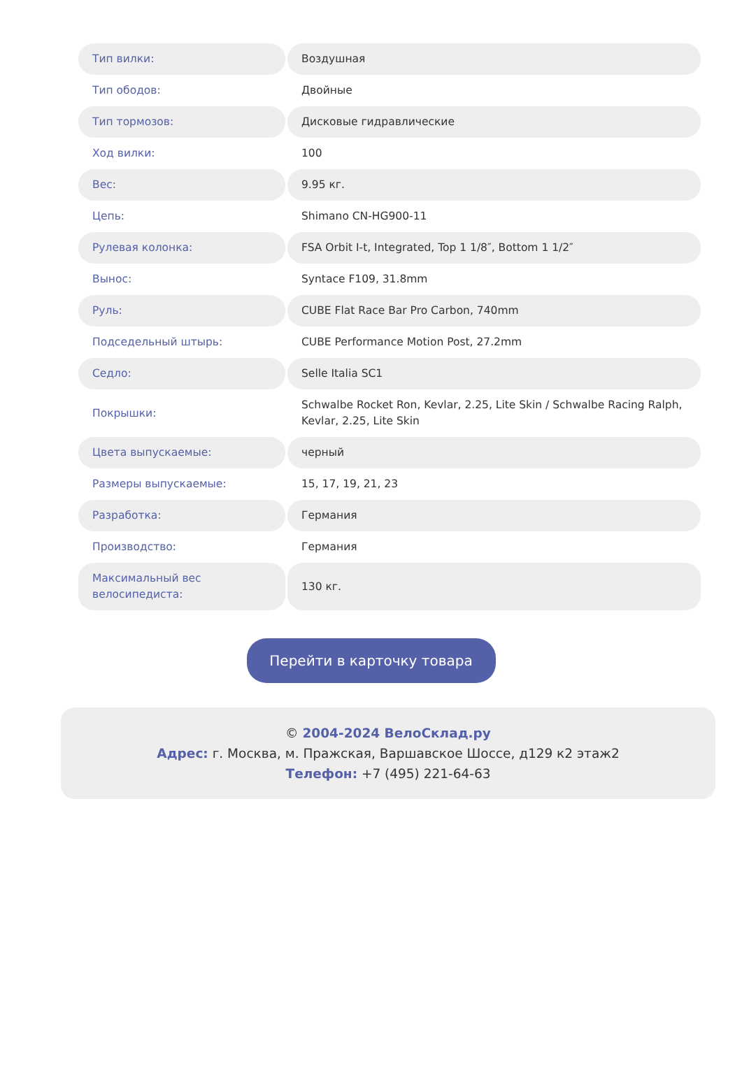| Тип вилки: | Воздушная |
| Тип ободов: | Двойные |
| Тип тормозов: | Дисковые гидравлические |
| Ход вилки: | 100 |
| Вес: | 9.95 кг. |
| Цепь: | Shimano CN-HG900-11 |
| Рулевая колонка: | FSA Orbit I-t, Integrated, Top 1 1/8″, Bottom 1 1/2″ |
| Вынос: | Syntace F109, 31.8mm |
| Руль: | CUBE Flat Race Bar Pro Carbon, 740mm |
| Подседельный штырь: | CUBE Performance Motion Post, 27.2mm |
| Седло: | Selle Italia SC1 |
| Покрышки: | Schwalbe Rocket Ron, Kevlar, 2.25, Lite Skin / Schwalbe Racing Ralph, Kevlar, 2.25, Lite Skin |
| Цвета выпускаемые: | черный |
| Размеры выпускаемые: | 15, 17, 19, 21, 23 |
| Разработка: | Германия |
| Производство: | Германия |
| Максимальный вес велосипедиста: | 130 кг. |
Перейти в карточку товара
© 2004-2024 ВелоСклад.ру
Адрес: г. Москва, м. Пражская, Варшавское Шоссе, д129 к2 этаж2
Телефон: +7 (495) 221-64-63